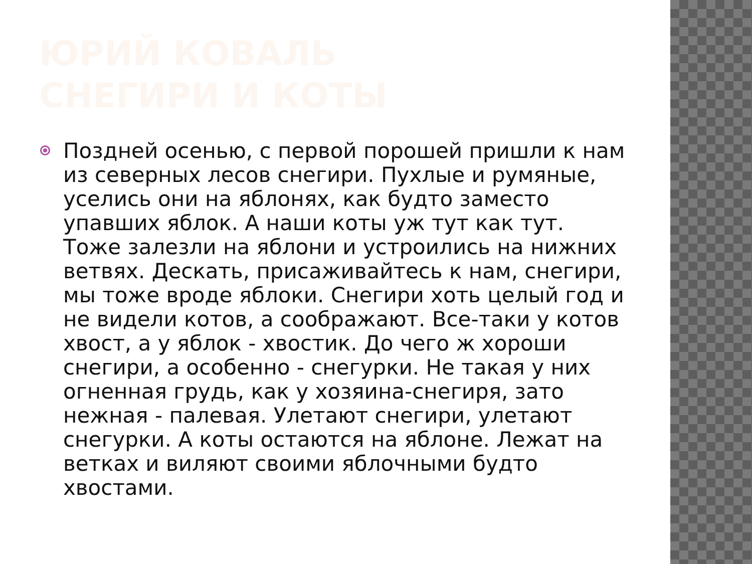ЮРИЙ КОВАЛЬ
СНЕГИРИ И КОТЫ
Поздней осенью, с первой порошей пришли к нам из северных лесов снегири. Пухлые и румяные, уселись они на яблонях, как будто заместо упавших яблок. А наши коты уж тут как тут. Тоже залезли на яблони и устроились на нижних ветвях. Дескать, присаживайтесь к нам, снегири, мы тоже вроде яблоки. Снегири хоть целый год и не видели котов, а соображают. Все-таки у котов хвост, а у яблок - хвостик. До чего ж хороши снегири, а особенно - снегурки. Не такая у них огненная грудь, как у хозяина-снегиря, зато нежная - палевая. Улетают снегири, улетают снегурки. А коты остаются на яблоне. Лежат на ветках и виляют своими яблочными будто хвостами.